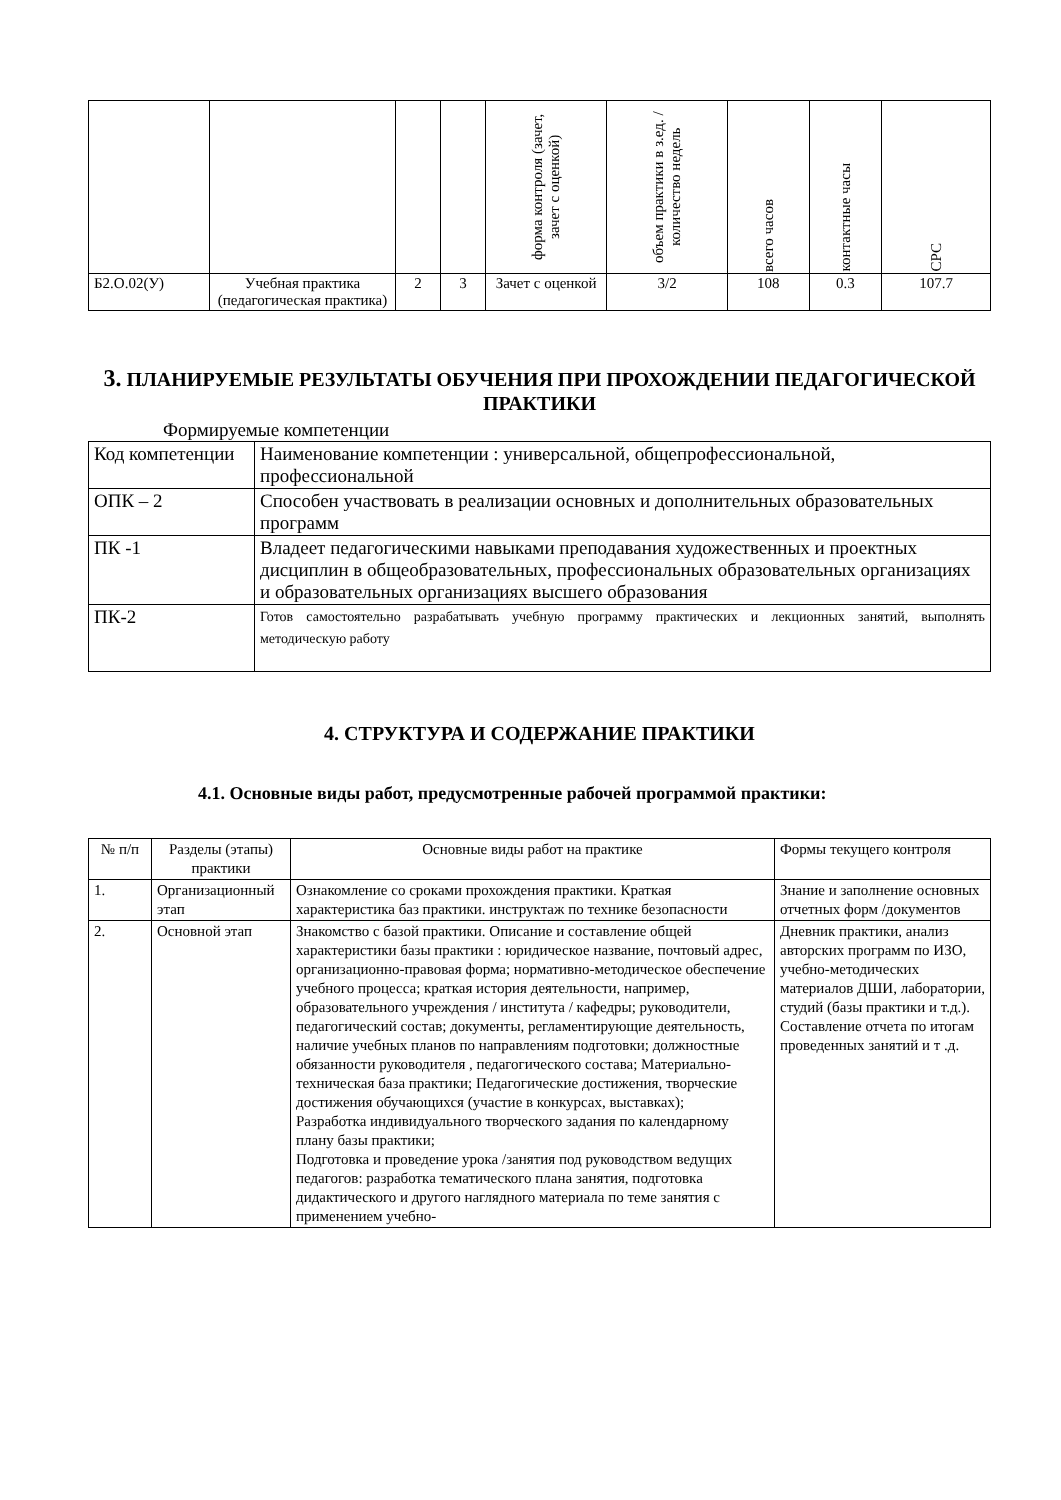| | | | | форма контроля (зачет, зачет с оценкой) | объем практики в з.ед. /количество недель | всего часов | контактные часы | СРС |
| Б2.О.02(У) | Учебная практика (педагогическая практика) | 2 | 3 | Зачет с оценкой | 3/2 | 108 | 0.3 | 107.7 |
3. ПЛАНИРУЕМЫЕ РЕЗУЛЬТАТЫ ОБУЧЕНИЯ ПРИ ПРОХОЖДЕНИИ ПЕДАГОГИЧЕСКОЙ ПРАКТИКИ
Формируемые компетенции
| Код компетенции | Наименование компетенции : универсальной, общепрофессиональной, профессиональной |
| ОПК – 2 | Способен участвовать в реализации основных и дополнительных образовательных программ |
| ПК -1 | Владеет педагогическими навыками преподавания художественных и проектных дисциплин в общеобразовательных, профессиональных образовательных организациях и образовательных организациях высшего образования |
| ПК-2 | Готов самостоятельно разрабатывать учебную программу практических и лекционных занятий, выполнять методическую работу |
4. СТРУКТУРА И СОДЕРЖАНИЕ ПРАКТИКИ
4.1. Основные виды работ, предусмотренные рабочей программой практики:
| № п/п | Разделы (этапы) практики | Основные виды работ на практике | Формы текущего контроля |
| 1. | Организационный этап | Ознакомление со сроками прохождения практики. Краткая характеристика баз практики. инструктаж по технике безопасности | Знание и заполнение основных отчетных форм /документов |
| 2. | Основной этап | Знакомство с базой практики. Описание и составление общей характеристики базы практики : юридическое название, почтовый адрес, организационно-правовая форма; нормативно-методическое обеспечение учебного процесса; краткая история деятельности, например, образовательного учреждения / института / кафедры; руководители, педагогический состав; документы, регламентирующие деятельность, наличие учебных планов по направлениям подготовки; должностные обязанности руководителя , педагогического состава; Материально-техническая база практики; Педагогические достижения, творческие достижения обучающихся (участие в конкурсах, выставках); Разработка индивидуального творческого задания по календарному плану базы практики; Подготовка и проведение урока /занятия под руководством ведущих педагогов: разработка тематического плана занятия, подготовка дидактического и другого наглядного материала по теме занятия с применением учебно- | Дневник практики, анализ авторских программ по ИЗО, учебно-методических материалов ДШИ, лаборатории, студий (базы практики и т.д.). Составление отчета по итогам проведенных занятий и т .д. |